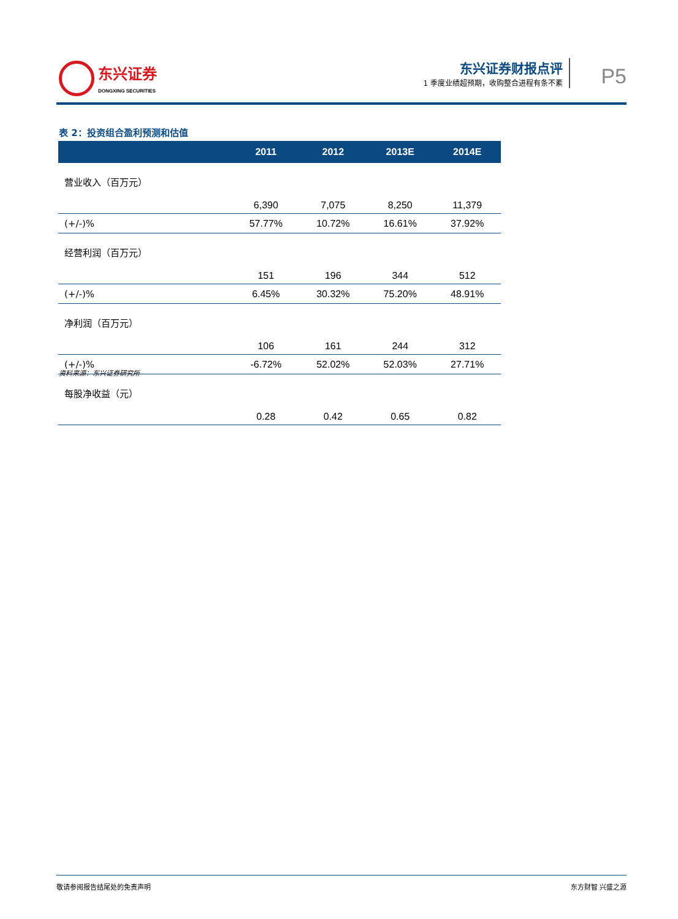东兴证券
DONGXING SECURITIES
东兴证券财报点评
1 季度业绩超预期，收购整合进程有条不紊
P5
表 2：投资组合盈利预测和估值
| | 2011 | 2012 | 2013E | 2014E |
| --- | --- | --- | --- | --- |
| 营业收入（百万元） | 6,390 | 7,075 | 8,250 | 11,379 |
| (+/-)% | 57.77% | 10.72% | 16.61% | 37.92% |
| 经营利润（百万元） | 151 | 196 | 344 | 512 |
| (+/-)% | 6.45% | 30.32% | 75.20% | 48.91% |
| 净利润（百万元） | 106 | 161 | 244 | 312 |
| (+/-)% | -6.72% | 52.02% | 52.03% | 27.71% |
| 每股净收益（元） | 0.28 | 0.42 | 0.65 | 0.82 |
资料来源：东兴证券研究所
敬请参阅报告结尾处的免责声明 东方财智 兴盛之源